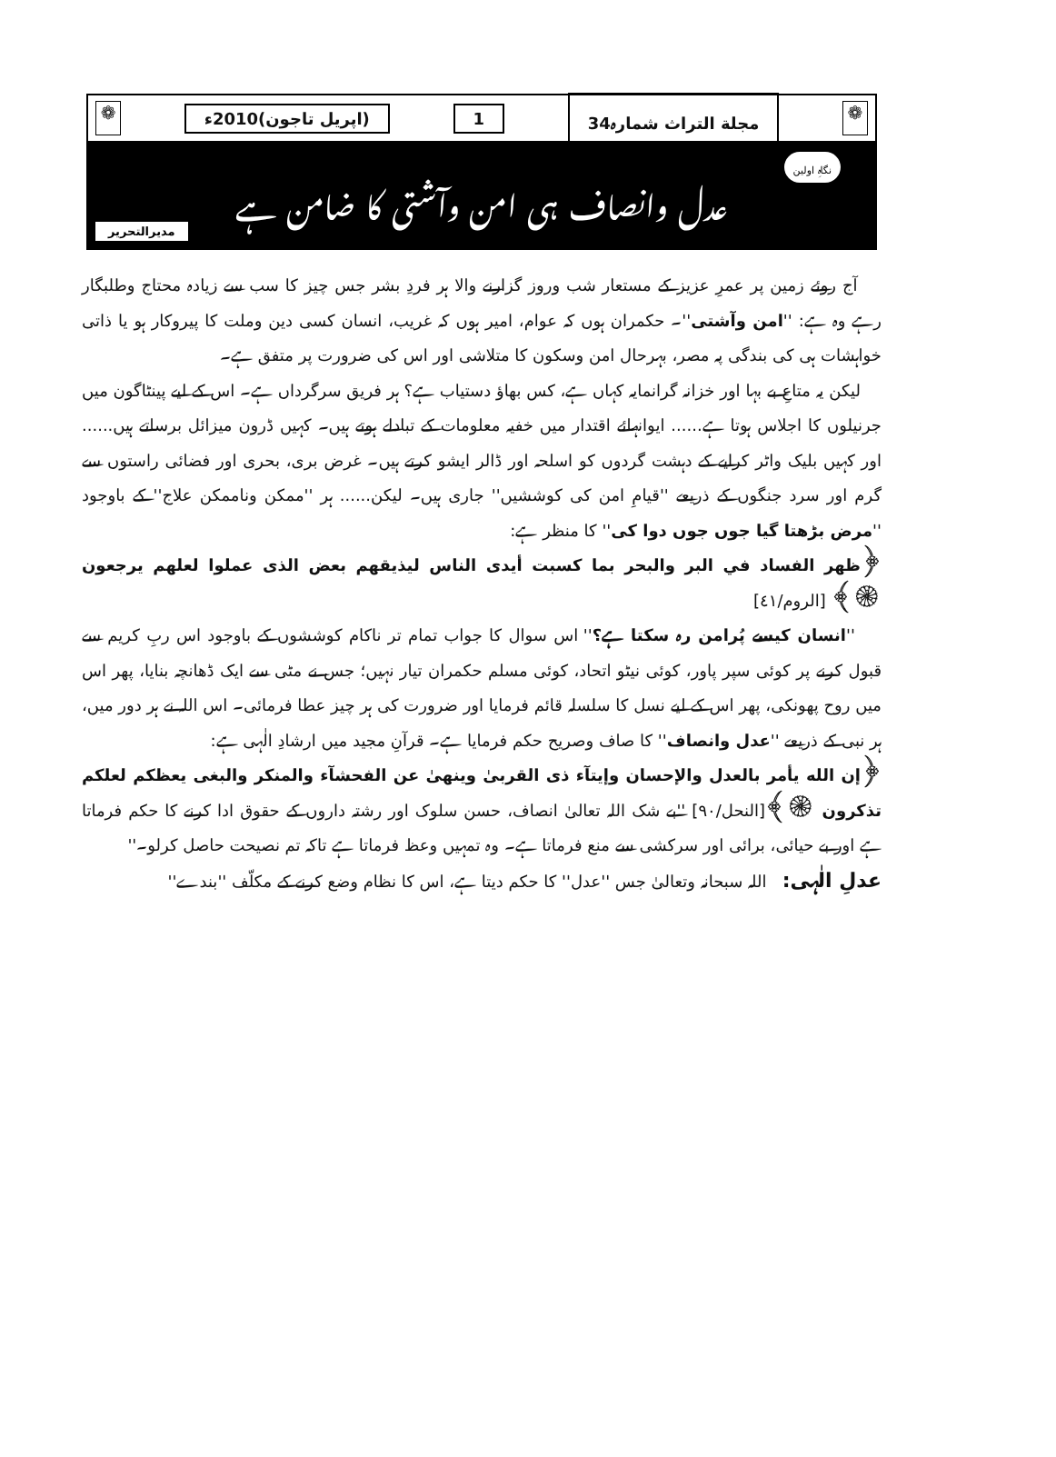❁ مجلة التراث شمارہ34 1 (اپریل تاجون)2010ء ❁
نگاہِ اولین
عدل وانصاف ہی امن وآشتی کا ضامن ہے
مدیرالتحریر
آج روئے زمین پر عمرِ عزیز کے مستعار شب وروز گزارنے والا ہر فردِ بشر جس چیز کا سب سے زیادہ محتاج وطلبگار رہے وہ ہے: ''امن وآشتی''۔ حکمران ہوں کہ عوام، امیر ہوں کہ غریب، انسان کسی دین وملت کا پیروکار ہو یا ذاتی خواہشات ہی کی بندگی پہ مصر، بہرحال امن وسکون کا متلاشی اور اس کی ضرورت پر متفق ہے۔
لیکن یہ متاعِ بے بہا اور خزانہ گرانمایہ کہاں ہے، کس بھاؤ دستیاب ہے؟ ہر فریق سرگرداں ہے۔ اس کے لیے پینٹاگون میں جرنیلوں کا اجلاس ہوتا ہے...... ایوانہائے اقتدار میں خفیہ معلومات کے تبادلے ہوتے ہیں۔ کہیں ڈرون میزائل برساتے ہیں...... اور کہیں بلیک واٹر کرایے کے دہشت گردوں کو اسلحہ اور ڈالر ایشو کرتے ہیں۔ غرض بری، بحری اور فضائی راستوں سے گرم اور سرد جنگوں کے ذریعے ''قیامِ امن کی کوششیں'' جاری ہیں۔ لیکن...... ہر ''ممکن وناممکن علاج'' کے باوجود ''مرض بڑھتا گیا جوں جوں دوا کی'' کا منظر ہے:
﴿ظهر الفساد في البر والبحر بما كسبت أيدى الناس ليذيقهم بعض الذى عملوا لعلهم يرجعون ۞﴾ [الروم/٤١]
''انسان کیسے پُرامن رہ سکتا ہے؟'' اس سوال کا جواب تمام تر ناکام کوششوں کے باوجود اس ربِ کریم سے قبول کرنے پر کوئی سپر پاور، کوئی نیٹو اتحاد، کوئی مسلم حکمران تیار نہیں؛ جس نے مٹی سے ایک ڈھانچہ بنایا، پھر اس میں روح پھونکی، پھر اس کے لیے نسل کا سلسلہ قائم فرمایا اور ضرورت کی ہر چیز عطا فرمائی۔ اس اللہ نے ہر دور میں، ہر نبی کے ذریعے ''عدل وانصاف'' کا صاف وصریح حکم فرمایا ہے۔ قرآنِ مجید میں ارشادِ الٰہی ہے:
﴿إن الله يأمر بالعدل والإحسان وإيتآء ذى القربىٰ وينهىٰ عن الفحشآء والمنكر والبغى يعظكم لعلكم تذكرون ۞﴾[النحل/٩٠] ''بے شک اللہ تعالیٰ انصاف، حسن سلوک اور رشتہ داروں کے حقوق ادا کرنے کا حکم فرماتا ہے اور بے حیائی، برائی اور سرکشی سے منع فرماتا ہے۔ وہ تمہیں وعظ فرماتا ہے تاکہ تم نصیحت حاصل کرلو۔''
عدلِ الٰہی: اللہ سبحانہ وتعالیٰ جس ''عدل'' کا حکم دیتا ہے، اس کا نظام وضع کرنے کے مکلّف ''بندے''